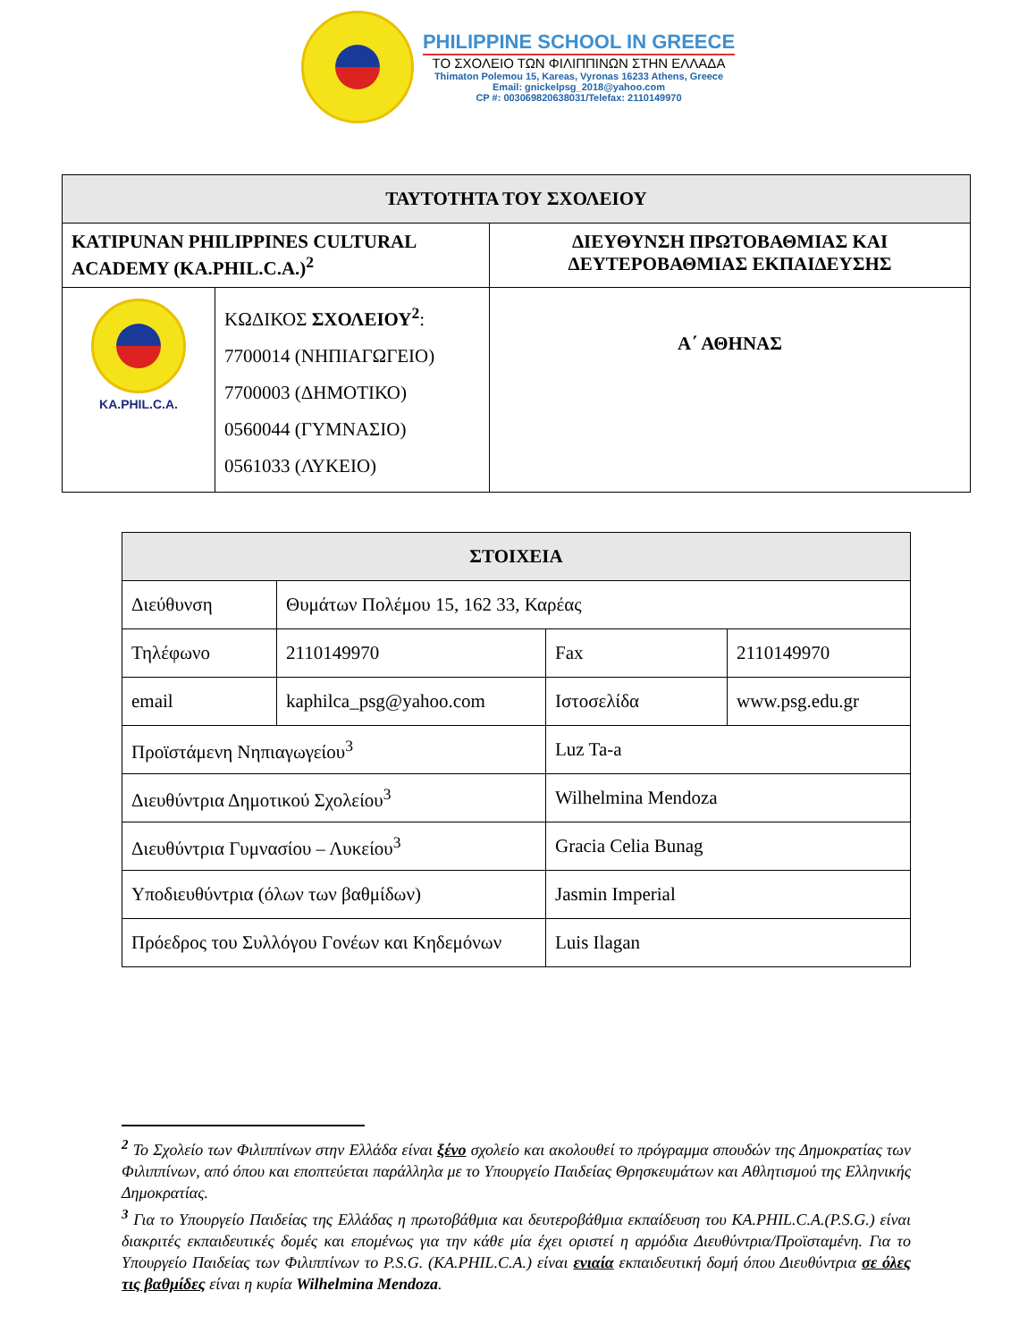PHILIPPINE SCHOOL IN GREECE
ΤΟ ΣΧΟΛΕΙΟ ΤΩΝ ΦΙΛΙΠΠΙΝΩΝ ΣΤΗΝ ΕΛΛΑΔΑ
Thimaton Polemou 15, Kareas, Vyronas 16233 Athens, Greece
Email: gnickelpsg_2018@yahoo.com
CP #: 003069820638031/Telefax: 2110149970
| ΤΑΥΤΟΤΗΤΑ ΤΟΥ ΣΧΟΛΕΙΟΥ | | |
| --- | --- | --- |
| KATIPUNAN PHILIPPINES CULTURAL ACADEMY (KA.PHIL.C.A.)<sup>2</sup> | | ΔΙΕΥΘΥΝΣΗ ΠΡΩΤΟΒΑΘΜΙΑΣ ΚΑΙ ΔΕΥΤΕΡΟΒΑΘΜΙΑΣ ΕΚΠΑΙΔΕΥΣΗΣ |
| KA.PHIL.C.A. | ΚΩΔΙΚΟΣ ΣΧΟΛΕΙΟΥ<sup>2</sup> : 7700014 (ΝΗΠΙΑΓΩΓΕΙΟ) 7700003 (ΔΗΜΟΤΙΚΟ) 0560044 (ΓΥΜΝΑΣΙΟ) 0561033 (ΛΥΚΕΙΟ) | Α΄ ΑΘΗΝΑΣ |
| ΣΤΟΙΧΕΙΑ | | | |
| --- | --- | --- | --- |
| Διεύθυνση | Θυμάτων Πολέμου 15, 162 33, Καρέας | | |
| Τηλέφωνο | 2110149970 | Fax | 2110149970 |
| email | kaphilca_psg@yahoo.com | Ιστοσελίδα | www.psg.edu.gr |
| Προϊστάμενη Νηπιαγωγείου<sup>3</sup> | | Luz Ta-a | |
| Διευθύντρια Δημοτικού Σχολείου<sup>3</sup> | | Wilhelmina Mendoza | |
| Διευθύντρια Γυμνασίου – Λυκείου<sup>3</sup> | | Gracia Celia Bunag | |
| Υποδιευθύντρια (όλων των βαθμίδων) | | Jasmin Imperial | |
| Πρόεδρος του Συλλόγου Γονέων και Κηδεμόνων | | Luis Ilagan | |
<sup>2</sup> Το Σχολείο των Φιλιππίνων στην Ελλάδα είναι ξένο σχολείο και ακολουθεί το πρόγραμμα σπουδών της Δημοκρατίας των Φιλιππίνων, από όπου και εποπτεύεται παράλληλα με το Υπουργείο Παιδείας Θρησκευμάτων και Αθλητισμού της Ελληνικής Δημοκρατίας.
<sup>3</sup> Για το Υπουργείο Παιδείας της Ελλάδας η πρωτοβάθμια και δευτεροβάθμια εκπαίδευση του KA.PHIL.C.A.(P.S.G.) είναι διακριτές εκπαιδευτικές δομές και επομένως για την κάθε μία έχει οριστεί η αρμόδια Διευθύντρια/Προϊσταμένη. Για το Υπουργείο Παιδείας των Φιλιππίνων το P.S.G. (KA.PHIL.C.A.) είναι ενιαία εκπαιδευτική δομή όπου Διευθύντρια σε όλες τις βαθμίδες είναι η κυρία Wilhelmina Mendoza.